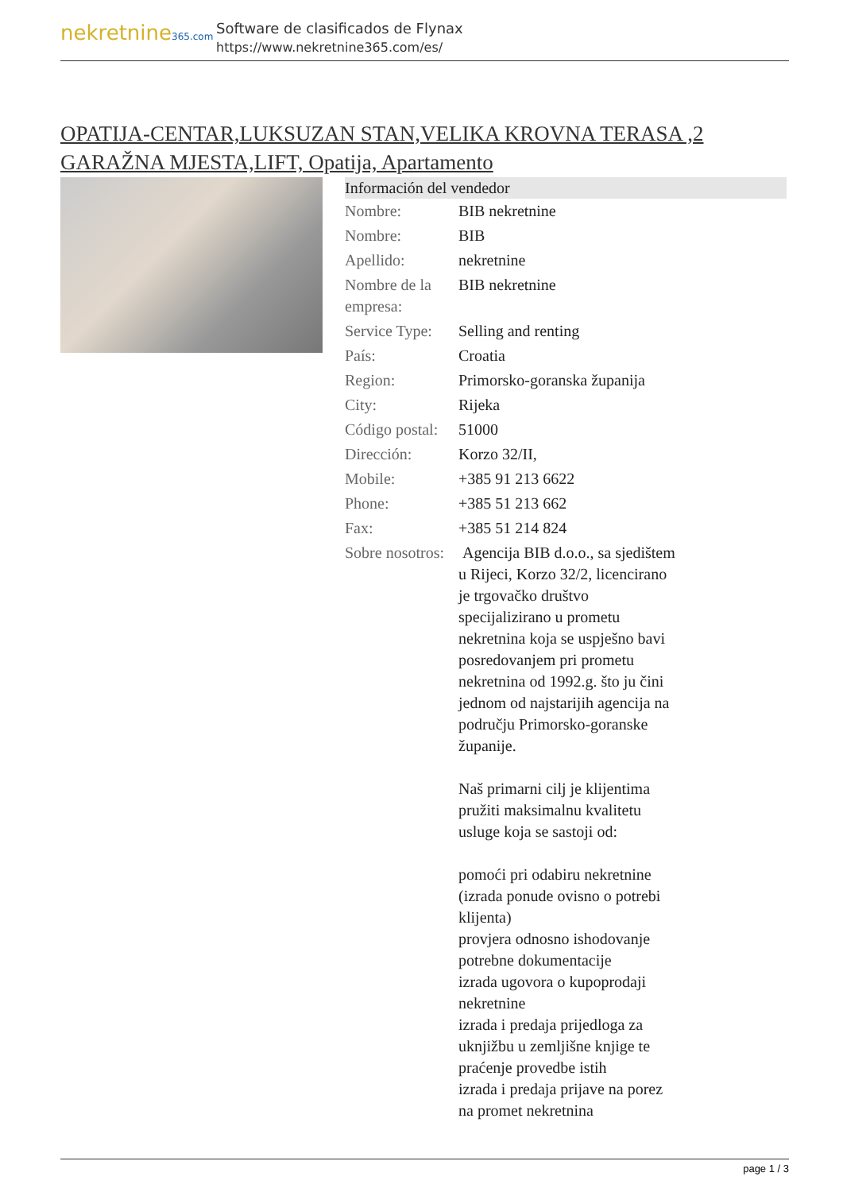nekretnine365.com
Software de clasificados de Flynax
https://www.nekretnine365.com/es/
OPATIJA-CENTAR,LUKSUZAN STAN,VELIKA KROVNA TERASA ,2 GARAŽNA MJESTA,LIFT, Opatija, Apartamento
Información del vendedor
| Nombre: | BIB nekretnine |
| Nombre: | BIB |
| Apellido: | nekretnine |
| Nombre de la empresa: | BIB nekretnine |
| Service Type: | Selling and renting |
| País: | Croatia |
| Region: | Primorsko-goranska županija |
| City: | Rijeka |
| Código postal: | 51000 |
| Dirección: | Korzo 32/II, |
| Mobile: | +385 91 213 6622 |
| Phone: | +385 51 213 662 |
| Fax: | +385 51 214 824 |
| Sobre nosotros: | Agencija BIB d.o.o., sa sjedištem u Rijeci, Korzo 32/2, licencirano je trgovačko društvo specijalizirano u prometu nekretnina koja se uspješno bavi posredovanjem pri prometu nekretnina od 1992.g. što ju čini jednom od najstarijih agencija na području Primorsko-goranske županije. Naš primarni cilj je klijentima pružiti maksimalnu kvalitetu usluge koja se sastoji od: pomoći pri odabiru nekretnine (izrada ponude ovisno o potrebi klijenta) provjera odnosno ishodovanje potrebne dokumentacije izrada ugovora o kupoprodaji nekretnine izrada i predaja prijedloga za uknjižbu u zemljišne knjige te praćenje provedbe istih izrada i predaja prijave na porez na promet nekretnina |
page 1 / 3